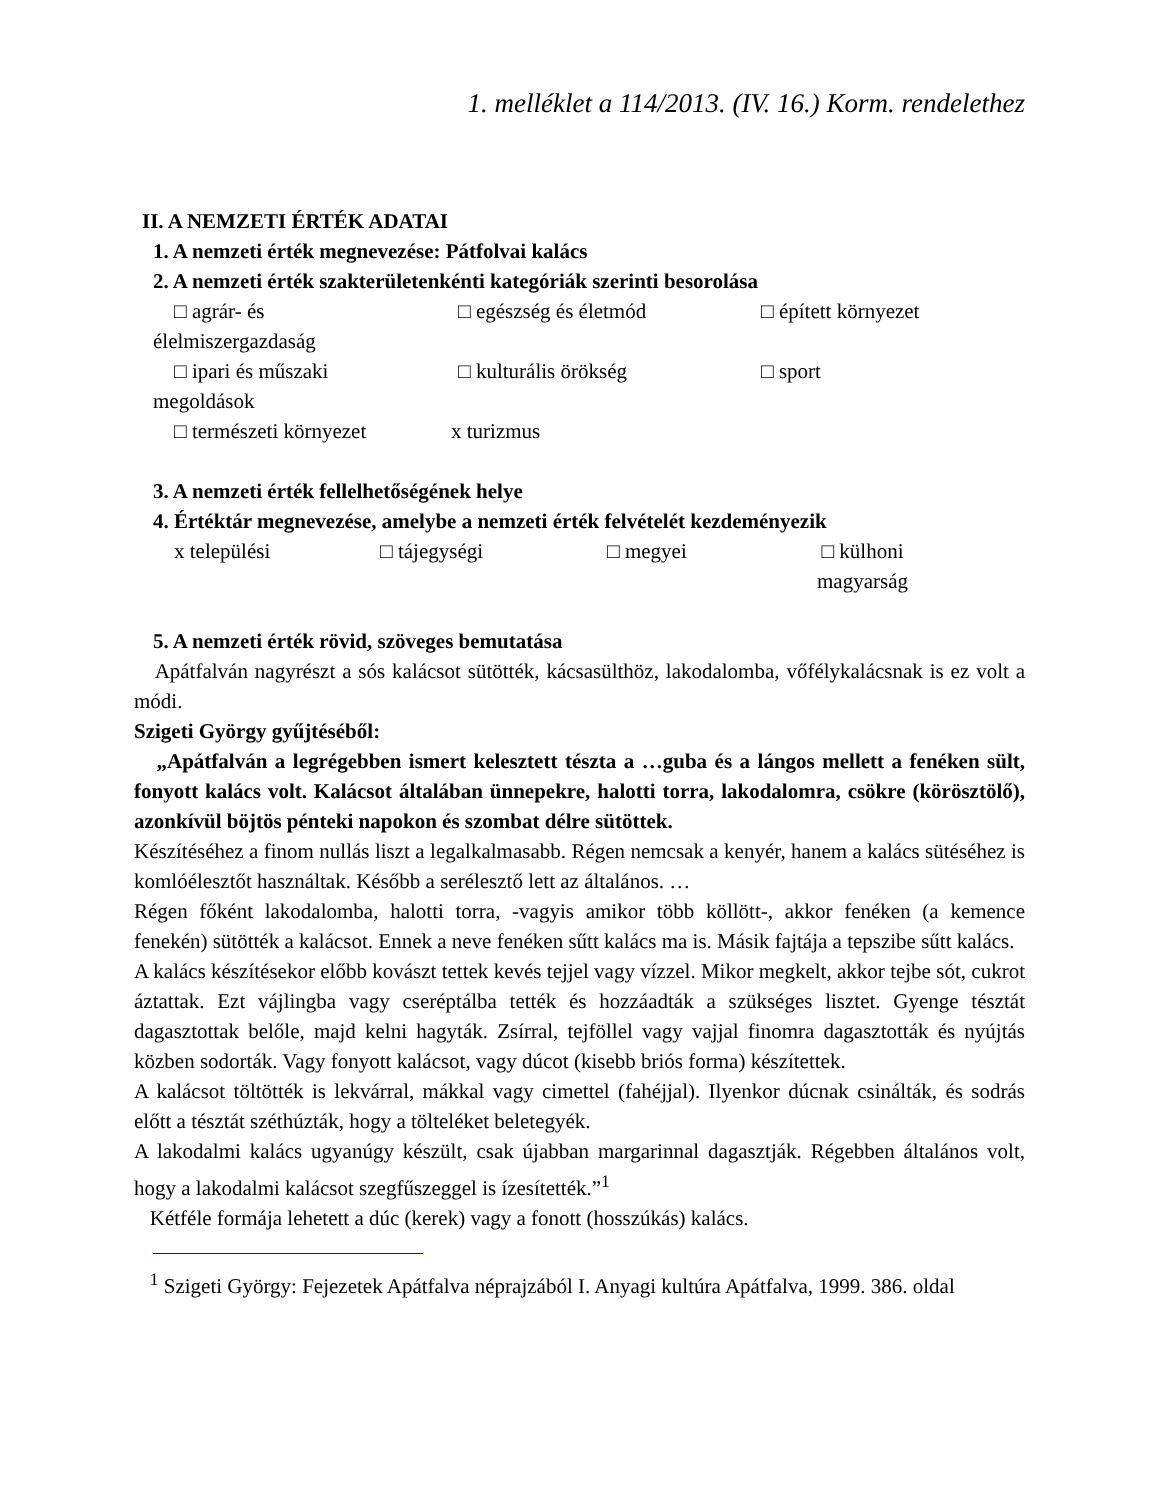1. melléklet a 114/2013. (IV. 16.) Korm. rendelethez
II. A NEMZETI ÉRTÉK ADATAI
1. A nemzeti érték megnevezése: Pátfolvai kalács
2. A nemzeti érték szakterületenkénti kategóriák szerinti besorolása
□ agrár- és
élelmiszergazdaság
□ egészség és életmód □ épített környezet
□ ipari és műszaki
megoldások
□ kulturális örökség □ sport
□ természeti környezet x turizmus
3. A nemzeti érték fellelhetőségének helye
4. Értéktár megnevezése, amelybe a nemzeti érték felvételét kezdeményezik
x települési □ tájegységi □ megyei □ külhoni
magyarság
5. A nemzeti érték rövid, szöveges bemutatása
Apátfalván nagyrészt a sós kalácsot sütötték, kácsasülthöz, lakodalomba, vőfélykalácsnak is ez volt a módi.
Szigeti György gyűjtéséből:
„Apátfalván a legrégebben ismert kelesztett tészta a …guba és a lángos mellett a fenéken sült, fonyott kalács volt. Kalácsot általában ünnepekre, halotti torra, lakodalomra, csökre (körösztölő), azonkívül böjtös pénteki napokon és szombat délre sütöttek.
Készítéséhez a finom nullás liszt a legalkalmasabb. Régen nemcsak a kenyér, hanem a kalács sütéséhez is komlóélesztőt használtak. Később a serélesztő lett az általános. …
Régen főként lakodalomba, halotti torra, -vagyis amikor több köllött-, akkor fenéken (a kemence fenekén) sütötték a kalácsot. Ennek a neve fenéken sűtt kalács ma is. Másik fajtája a tepszibe sűtt kalács.
A kalács készítésekor előbb kovászt tettek kevés tejjel vagy vízzel. Mikor megkelt, akkor tejbe sót, cukrot áztattak. Ezt vájlingba vagy cseréptálba tették és hozzáadták a szükséges lisztet. Gyenge tésztát dagasztottak belőle, majd kelni hagyták. Zsírral, tejföllel vagy vajjal finomra dagasztották és nyújtás közben sodorták. Vagy fonyott kalácsot, vagy dúcot (kisebb briós forma) készítettek.
A kalácsot töltötték is lekvárral, mákkal vagy cimettel (fahéjjal). Ilyenkor dúcnak csinálták, és sodrás előtt a tésztát széthúzták, hogy a tölteléket beletegyék.
A lakodalmi kalács ugyanúgy készült, csak újabban margarinnal dagasztják. Régebben általános volt, hogy a lakodalmi kalácsot szegfűszeggel is ízesítették.”<sup>1</sup>
Kétféle formája lehetett a dúc (kerek) vagy a fonott (hosszúkás) kalács.
<sup>1</sup> Szigeti György: Fejezetek Apátfalva néprajzából I. Anyagi kultúra Apátfalva, 1999. 386. oldal